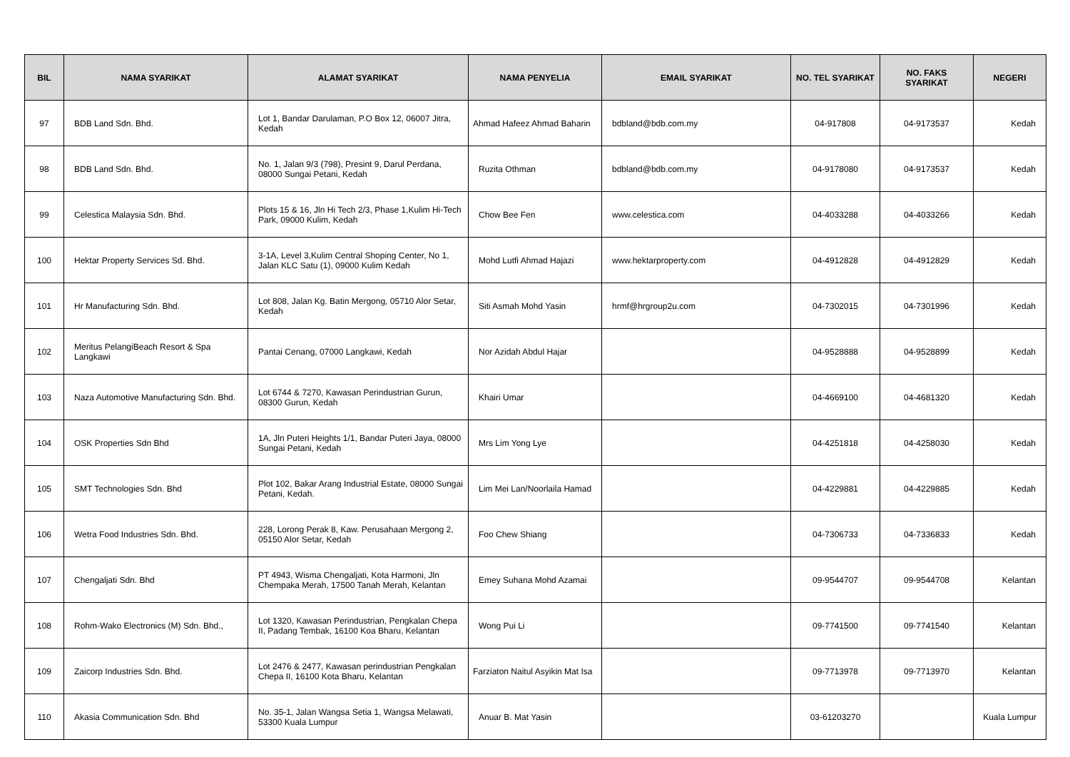| BIL | NAMA SYARIKAT | ALAMAT SYARIKAT | NAMA PENYELIA | EMAIL SYARIKAT | NO. TEL SYARIKAT | NO. FAKS SYARIKAT | NEGERI |
| --- | --- | --- | --- | --- | --- | --- | --- |
| 97 | BDB Land Sdn. Bhd. | Lot 1, Bandar Darulaman, P.O Box 12, 06007 Jitra, Kedah | Ahmad Hafeez Ahmad Baharin | bdbland@bdb.com.my | 04-917808 | 04-9173537 | Kedah |
| 98 | BDB Land Sdn. Bhd. | No. 1, Jalan 9/3 (798), Presint 9, Darul Perdana, 08000 Sungai Petani, Kedah | Ruzita Othman | bdbland@bdb.com.my | 04-9178080 | 04-9173537 | Kedah |
| 99 | Celestica Malaysia Sdn. Bhd. | Plots 15 & 16, Jln Hi Tech 2/3, Phase 1,Kulim Hi-Tech Park, 09000 Kulim, Kedah | Chow Bee Fen | www.celestica.com | 04-4033288 | 04-4033266 | Kedah |
| 100 | Hektar Property Services Sd. Bhd. | 3-1A, Level 3,Kulim Central Shoping Center, No 1, Jalan KLC Satu (1), 09000 Kulim Kedah | Mohd Lutfi Ahmad Hajazi | www.hektarproperty.com | 04-4912828 | 04-4912829 | Kedah |
| 101 | Hr Manufacturing Sdn. Bhd. | Lot 808, Jalan Kg. Batin Mergong, 05710 Alor Setar, Kedah | Siti Asmah Mohd Yasin | hrmf@hrgroup2u.com | 04-7302015 | 04-7301996 | Kedah |
| 102 | Meritus PelangiBeach Resort & Spa Langkawi | Pantai Cenang, 07000 Langkawi, Kedah | Nor Azidah Abdul Hajar | | 04-9528888 | 04-9528899 | Kedah |
| 103 | Naza Automotive Manufacturing Sdn. Bhd. | Lot 6744 & 7270, Kawasan Perindustrian Gurun, 08300 Gurun, Kedah | Khairi Umar | | 04-4669100 | 04-4681320 | Kedah |
| 104 | OSK Properties Sdn Bhd | 1A, Jln Puteri Heights 1/1, Bandar Puteri Jaya, 08000 Sungai Petani, Kedah | Mrs Lim Yong Lye | | 04-4251818 | 04-4258030 | Kedah |
| 105 | SMT Technologies Sdn. Bhd | Plot 102, Bakar Arang Industrial Estate, 08000 Sungai Petani, Kedah. | Lim Mei Lan/Noorlaila Hamad | | 04-4229881 | 04-4229885 | Kedah |
| 106 | Wetra Food Industries Sdn. Bhd. | 228, Lorong Perak 8, Kaw. Perusahaan Mergong 2, 05150 Alor Setar, Kedah | Foo Chew Shiang | | 04-7306733 | 04-7336833 | Kedah |
| 107 | Chengaljati Sdn. Bhd | PT 4943, Wisma Chengaljati, Kota Harmoni, Jln Chempaka Merah, 17500 Tanah Merah, Kelantan | Emey Suhana Mohd Azamai | | 09-9544707 | 09-9544708 | Kelantan |
| 108 | Rohm-Wako Electronics (M) Sdn. Bhd., | Lot 1320, Kawasan Perindustrian, Pengkalan Chepa II, Padang Tembak, 16100 Koa Bharu, Kelantan | Wong Pui Li | | 09-7741500 | 09-7741540 | Kelantan |
| 109 | Zaicorp Industries Sdn. Bhd. | Lot 2476 & 2477, Kawasan perindustrian Pengkalan Chepa II, 16100 Kota Bharu, Kelantan | Farziaton Naitul Asyikin Mat Isa | | 09-7713978 | 09-7713970 | Kelantan |
| 110 | Akasia Communication Sdn. Bhd | No. 35-1, Jalan Wangsa Setia 1, Wangsa Melawati, 53300 Kuala Lumpur | Anuar B. Mat Yasin | | 03-61203270 | | Kuala Lumpur |